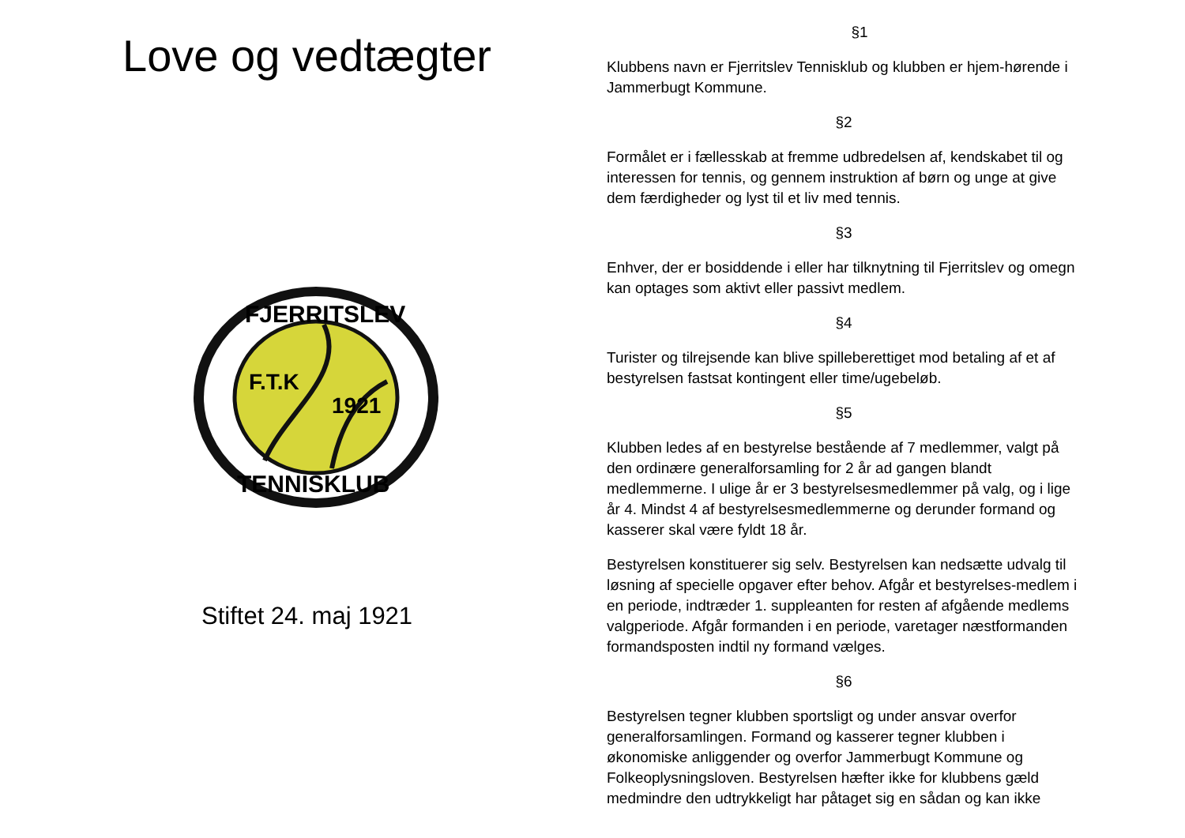Love og vedtægter
F.T.K
1921
FJERRITSLEV
TENNISKLUB
Stiftet 24. maj 1921
§1
Klubbens navn er Fjerritslev Tennisklub og klubben er hjem-hørende i Jammerbugt Kommune.
§2
Formålet er i fællesskab at fremme udbredelsen af, kendskabet til og interessen for tennis, og gennem instruktion af børn og unge at give dem færdigheder og lyst til et liv med tennis.
§3
Enhver, der er bosiddende i eller har tilknytning til Fjerritslev og omegn kan optages som aktivt eller passivt medlem.
§4
Turister og tilrejsende kan blive spilleberettiget mod betaling af et af bestyrelsen fastsat kontingent eller time/ugebeløb.
§5
Klubben ledes af en bestyrelse bestående af 7 medlemmer, valgt på den ordinære generalforsamling for 2 år ad gangen blandt medlemmerne. I ulige år er 3 bestyrelsesmedlemmer på valg, og i lige år 4. Mindst 4 af bestyrelsesmedlemmerne og derunder formand og kasserer skal være fyldt 18 år.
Bestyrelsen konstituerer sig selv. Bestyrelsen kan nedsætte udvalg til løsning af specielle opgaver efter behov. Afgår et bestyrelses-medlem i en periode, indtræder 1. suppleanten for resten af afgående medlems valgperiode. Afgår formanden i en periode, varetager næstformanden formandsposten indtil ny formand vælges.
§6
Bestyrelsen tegner klubben sportsligt og under ansvar overfor generalforsamlingen. Formand og kasserer tegner klubben i økonomiske anliggender og overfor Jammerbugt Kommune og Folkeoplysningsloven. Bestyrelsen hæfter ikke for klubbens gæld medmindre den udtrykkeligt har påtaget sig en sådan og kan ikke